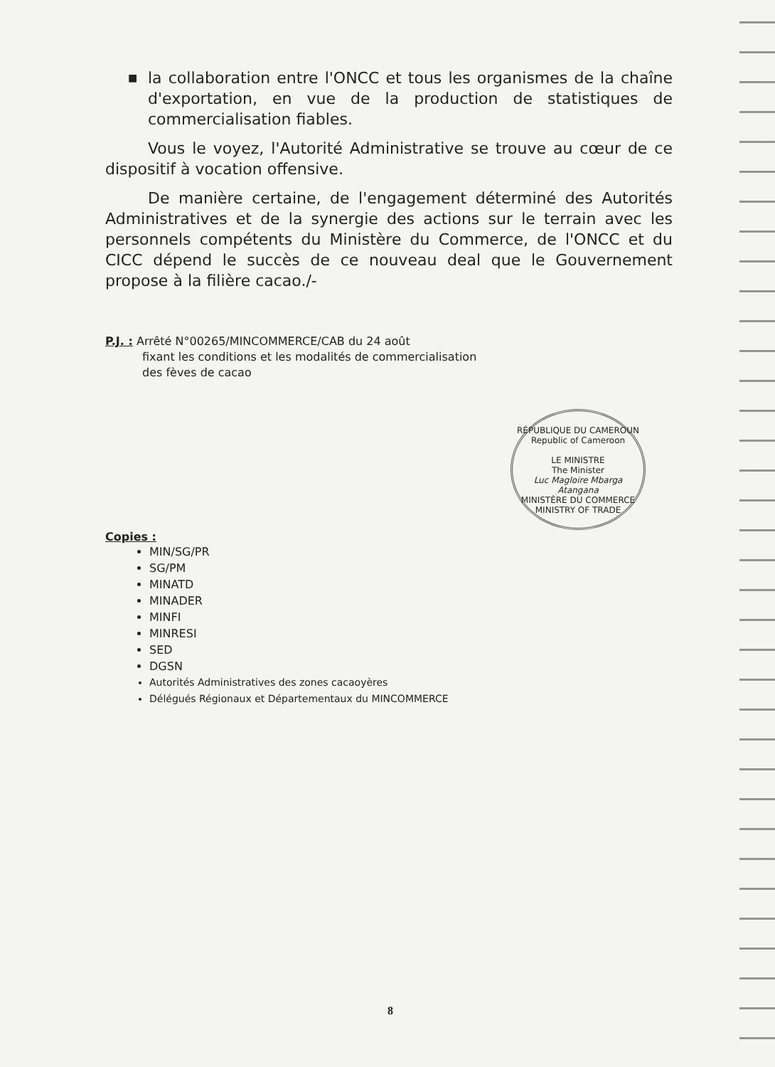■ la collaboration entre l'ONCC et tous les organismes de la chaîne d'exportation, en vue de la production de statistiques de commercialisation fiables.
Vous le voyez, l'Autorité Administrative se trouve au cœur de ce dispositif à vocation offensive.
De manière certaine, de l'engagement déterminé des Autorités Administratives et de la synergie des actions sur le terrain avec les personnels compétents du Ministère du Commerce, de l'ONCC et du CICC dépend le succès de ce nouveau deal que le Gouvernement propose à la filière cacao./-
P.J. : Arrêté N°00265/MINCOMMERCE/CAB du 24 août
fixant les conditions et les modalités de commercialisation
des fèves de cacao
RÉPUBLIQUE DU CAMEROUN
Republic of Cameroon
LE MINISTRE
The Minister
Luc Magloire Mbarga Atangana
MINISTÈRE DU COMMERCE
MINISTRY OF TRADE
Copies :
MIN/SG/PR
SG/PM
MINATD
MINADER
MINFI
MINRESI
SED
DGSN
Autorités Administratives des zones cacaoyères
Délégués Régionaux et Départementaux du MINCOMMERCE
8